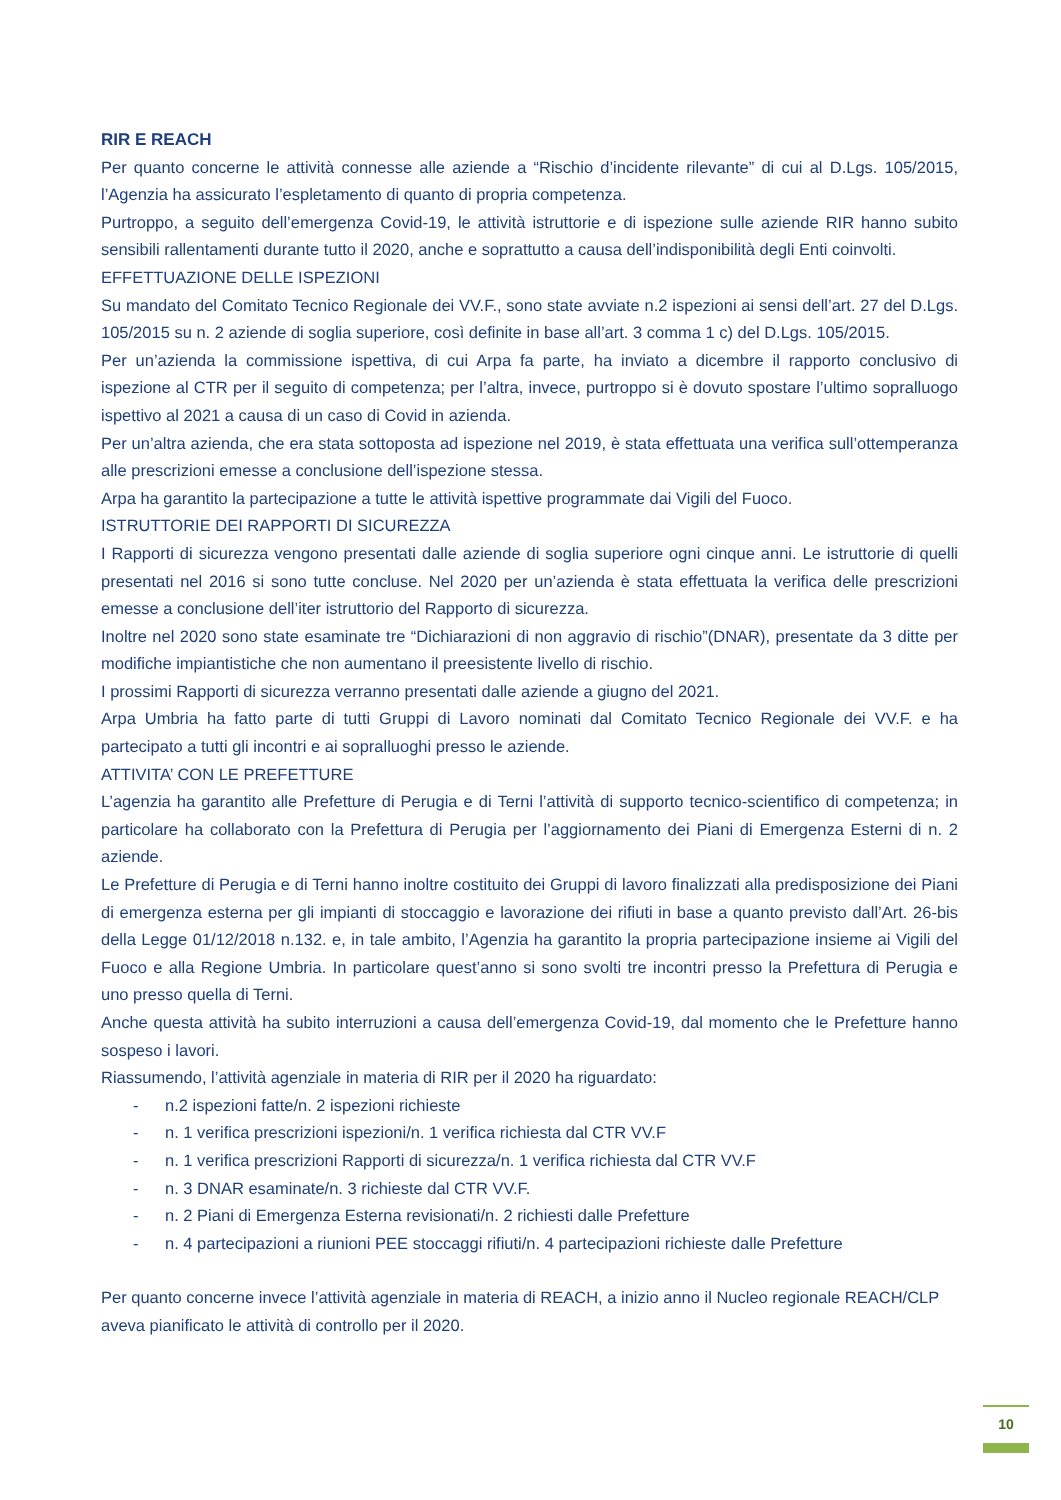RIR E REACH
Per quanto concerne le attività connesse alle aziende a “Rischio d’incidente rilevante” di cui al D.Lgs. 105/2015, l’Agenzia ha assicurato l’espletamento di quanto di propria competenza.
Purtroppo, a seguito dell’emergenza Covid-19, le attività istruttorie e di ispezione sulle aziende RIR hanno subito sensibili rallentamenti durante tutto il 2020, anche e soprattutto a causa dell’indisponibilità degli Enti coinvolti.
EFFETTUAZIONE DELLE ISPEZIONI
Su mandato del Comitato Tecnico Regionale dei VV.F., sono state avviate n.2 ispezioni ai sensi dell’art. 27 del D.Lgs. 105/2015 su n. 2 aziende di soglia superiore, così definite in base all’art. 3 comma 1 c) del D.Lgs. 105/2015.
Per un’azienda la commissione ispettiva, di cui Arpa fa parte, ha inviato a dicembre il rapporto conclusivo di ispezione al CTR per il seguito di competenza; per l’altra, invece, purtroppo si è dovuto spostare l’ultimo sopralluogo ispettivo al 2021 a causa di un caso di Covid in azienda.
Per un’altra azienda, che era stata sottoposta ad ispezione nel 2019, è stata effettuata una verifica sull’ottemperanza alle prescrizioni emesse a conclusione dell’ispezione stessa.
Arpa ha garantito la partecipazione a tutte le attività ispettive programmate dai Vigili del Fuoco.
ISTRUTTORIE DEI RAPPORTI DI SICUREZZA
I Rapporti di sicurezza vengono presentati dalle aziende di soglia superiore ogni cinque anni. Le istruttorie di quelli presentati nel 2016 si sono tutte concluse. Nel 2020 per un’azienda è stata effettuata la verifica delle prescrizioni emesse a conclusione dell’iter istruttorio del Rapporto di sicurezza.
Inoltre nel 2020 sono state esaminate tre “Dichiarazioni di non aggravio di rischio”(DNAR), presentate da 3 ditte per modifiche impiantistiche che non aumentano il preesistente livello di rischio.
I prossimi Rapporti di sicurezza verranno presentati dalle aziende a giugno del 2021.
Arpa Umbria ha fatto parte di tutti Gruppi di Lavoro nominati dal Comitato Tecnico Regionale dei VV.F. e ha partecipato a tutti gli incontri e ai sopralluoghi presso le aziende.
ATTIVITA’ CON LE PREFETTURE
L’agenzia ha garantito alle Prefetture di Perugia e di Terni l’attività di supporto tecnico-scientifico di competenza; in particolare ha collaborato con la Prefettura di Perugia per l’aggiornamento dei Piani di Emergenza Esterni di n. 2 aziende.
Le Prefetture di Perugia e di Terni hanno inoltre costituito dei Gruppi di lavoro finalizzati alla predisposizione dei Piani di emergenza esterna per gli impianti di stoccaggio e lavorazione dei rifiuti in base a quanto previsto dall’Art. 26-bis della Legge 01/12/2018 n.132. e, in tale ambito, l’Agenzia ha garantito la propria partecipazione insieme ai Vigili del Fuoco e alla Regione Umbria. In particolare quest’anno si sono svolti tre incontri presso la Prefettura di Perugia e uno presso quella di Terni.
Anche questa attività ha subito interruzioni a causa dell’emergenza Covid-19, dal momento che le Prefetture hanno sospeso i lavori.
Riassumendo, l’attività agenziale in materia di RIR per il 2020 ha riguardato:
- n.2 ispezioni fatte/n. 2 ispezioni richieste
- n. 1 verifica prescrizioni ispezioni/n. 1 verifica richiesta dal CTR VV.F
- n. 1 verifica prescrizioni Rapporti di sicurezza/n. 1 verifica richiesta dal CTR VV.F
- n. 3 DNAR esaminate/n. 3 richieste dal CTR VV.F.
- n. 2 Piani di Emergenza Esterna revisionati/n. 2 richiesti dalle Prefetture
- n. 4 partecipazioni a riunioni PEE stoccaggi rifiuti/n. 4 partecipazioni richieste dalle Prefetture
Per quanto concerne invece l’attività agenziale in materia di REACH, a inizio anno il Nucleo regionale REACH/CLP aveva pianificato le attività di controllo per il 2020.
10